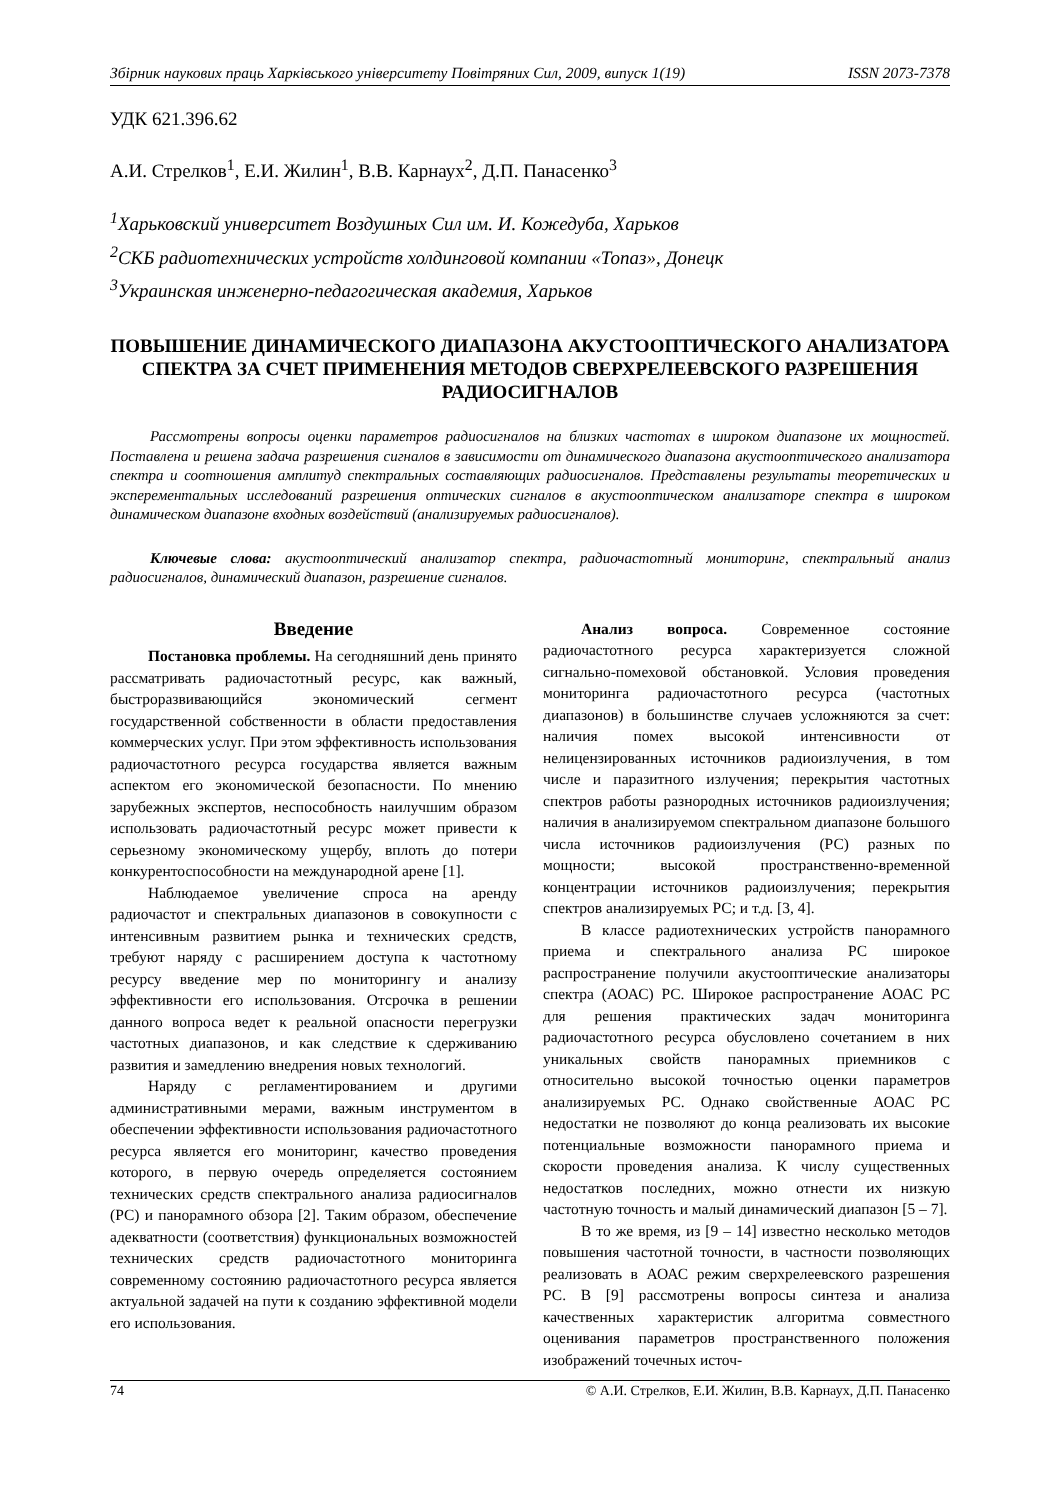Збірник наукових праць Харківського університету Повітряних Сил, 2009, випуск 1(19) ISSN 2073-7378
УДК 621.396.62
А.И. Стрелков<sup>1</sup>, Е.И. Жилин<sup>1</sup>, В.В. Карнаух<sup>2</sup>, Д.П. Панасенко<sup>3</sup>
<sup>1</sup> Харьковский университет Воздушных Сил им. И. Кожедуба, Харьков
<sup>2</sup> СКБ радиотехнических устройств холдинговой компании «Топаз», Донецк
<sup>3</sup> Украинская инженерно-педагогическая академия, Харьков
ПОВЫШЕНИЕ ДИНАМИЧЕСКОГО ДИАПАЗОНА АКУСТООПТИЧЕСКОГО АНАЛИЗАТОРА СПЕКТРА ЗА СЧЕТ ПРИМЕНЕНИЯ МЕТОДОВ СВЕРХРЕЛЕЕВСКОГО РАЗРЕШЕНИЯ РАДИОСИГНАЛОВ
Рассмотрены вопросы оценки параметров радиосигналов на близких частотах в широком диапазоне их мощностей. Поставлена и решена задача разрешения сигналов в зависимости от динамического диапазона акустооптического анализатора спектра и соотношения амплитуд спектральных составляющих радиосигналов. Представлены результаты теоретических и эксперементальных исследований разрешения оптических сигналов в акустооптическом анализаторе спектра в широком динамическом диапазоне входных воздействий (анализируемых радиосигналов).
Ключевые слова: акустооптический анализатор спектра, радиочастотный мониторинг, спектральный анализ радиосигналов, динамический диапазон, разрешение сигналов.
Введение
Постановка проблемы. На сегодняшний день принято рассматривать радиочастотный ресурс, как важный, быстроразвивающийся экономический сегмент государственной собственности в области предоставления коммерческих услуг. При этом эффективность использования радиочастотного ресурса государства является важным аспектом его экономической безопасности. По мнению зарубежных экспертов, неспособность наилучшим образом использовать радиочастотный ресурс может привести к серьезному экономическому ущербу, вплоть до потери конкурентоспособности на международной арене [1].
Наблюдаемое увеличение спроса на аренду радиочастот и спектральных диапазонов в совокупности с интенсивным развитием рынка и технических средств, требуют наряду с расширением доступа к частотному ресурсу введение мер по мониторингу и анализу эффективности его использования. Отсрочка в решении данного вопроса ведет к реальной опасности перегрузки частотных диапазонов, и как следствие к сдерживанию развития и замедлению внедрения новых технологий.
Наряду с регламентированием и другими административными мерами, важным инструментом в обеспечении эффективности использования радиочастотного ресурса является его мониторинг, качество проведения которого, в первую очередь определяется состоянием технических средств спектрального анализа радиосигналов (РС) и панорамного обзора [2]. Таким образом, обеспечение адекватности (соответствия) функциональных возможностей технических средств радиочастотного мониторинга современному состоянию радиочастотного ресурса является актуальной задачей на пути к созданию эффективной модели его использования.
Анализ вопроса. Современное состояние радиочастотного ресурса характеризуется сложной сигнально-помеховой обстановкой. Условия проведения мониторинга радиочастотного ресурса (частотных диапазонов) в большинстве случаев усложняются за счет: наличия помех высокой интенсивности от нелицензированных источников радиоизлучения, в том числе и паразитного излучения; перекрытия частотных спектров работы разнородных источников радиоизлучения; наличия в анализируемом спектральном диапазоне большого числа источников радиоизлучения (РС) разных по мощности; высокой пространственно-временной концентрации источников радиоизлучения; перекрытия спектров анализируемых РС; и т.д. [3, 4].
В классе радиотехнических устройств панорамного приема и спектрального анализа РС широкое распространение получили акустооптические анализаторы спектра (АОАС) РС. Широкое распространение АОАС РС для решения практических задач мониторинга радиочастотного ресурса обусловлено сочетанием в них уникальных свойств панорамных приемников с относительно высокой точностью оценки параметров анализируемых РС. Однако свойственные АОАС РС недостатки не позволяют до конца реализовать их высокие потенциальные возможности панорамного приема и скорости проведения анализа. К числу существенных недостатков последних, можно отнести их низкую частотную точность и малый динамический диапазон [5 – 7].
В то же время, из [9 – 14] известно несколько методов повышения частотной точности, в частности позволяющих реализовать в АОАС режим сверхрелеевского разрешения РС. В [9] рассмотрены вопросы синтеза и анализа качественных характеристик алгоритма совместного оценивания параметров пространственного положения изображений точечных источ-
74 © А.И. Стрелков, Е.И. Жилин, В.В. Карнаух, Д.П. Панасенко